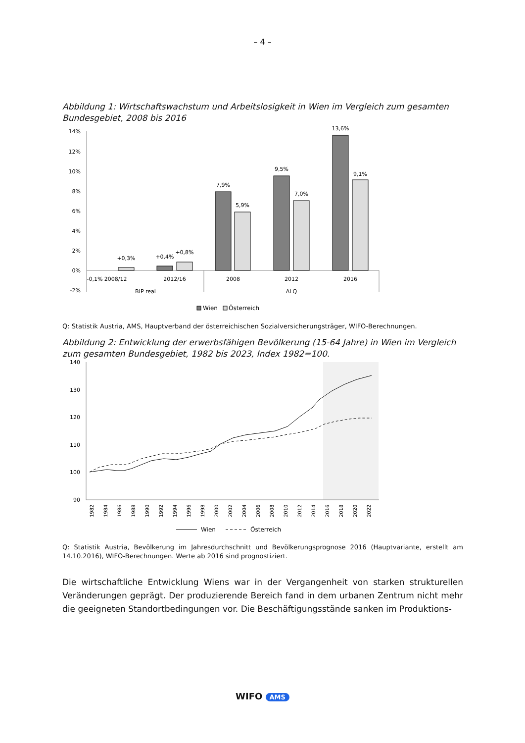– 4 –
Abbildung 1: Wirtschaftswachstum und Arbeitslosigkeit in Wien im Vergleich zum gesamten Bundesgebiet, 2008 bis 2016
14%
12%
10%
8%
6%
4%
2%
0%
-2%
+0,3%
+0,4%
+0,8%
7,9%
5,9%
9,5%
7,0%
13,6%
9,1%
-0,1% 2008/12
2012/16
2008
2012
2016
BIP real
ALQ
Wien
Österreich
Q: Statistik Austria, AMS, Hauptverband der österreichischen Sozialversicherungsträger, WIFO-Berechnungen.
Abbildung 2: Entwicklung der erwerbsfähigen Bevölkerung (15-64 Jahre) in Wien im Vergleich zum gesamten Bundesgebiet, 1982 bis 2023, Index 1982=100.
140
130
120
110
100
90
1982
1984
1986
1988
1990
1992
1994
1996
1998
2000
2002
2004
2006
2008
2010
2012
2014
2016
2018
2020
2022
Wien
Österreich
Q: Statistik Austria, Bevölkerung im Jahresdurchschnitt und Bevölkerungsprognose 2016 (Hauptvariante, erstellt am 14.10.2016), WIFO-Berechnungen. Werte ab 2016 sind prognostiziert.
Die wirtschaftliche Entwicklung Wiens war in der Vergangenheit von starken strukturellen Veränderungen geprägt. Der produzierende Bereich fand in dem urbanen Zentrum nicht mehr die geeigneten Standortbedingungen vor. Die Beschäftigungsstände sanken im Produktions-
WIFO AMS